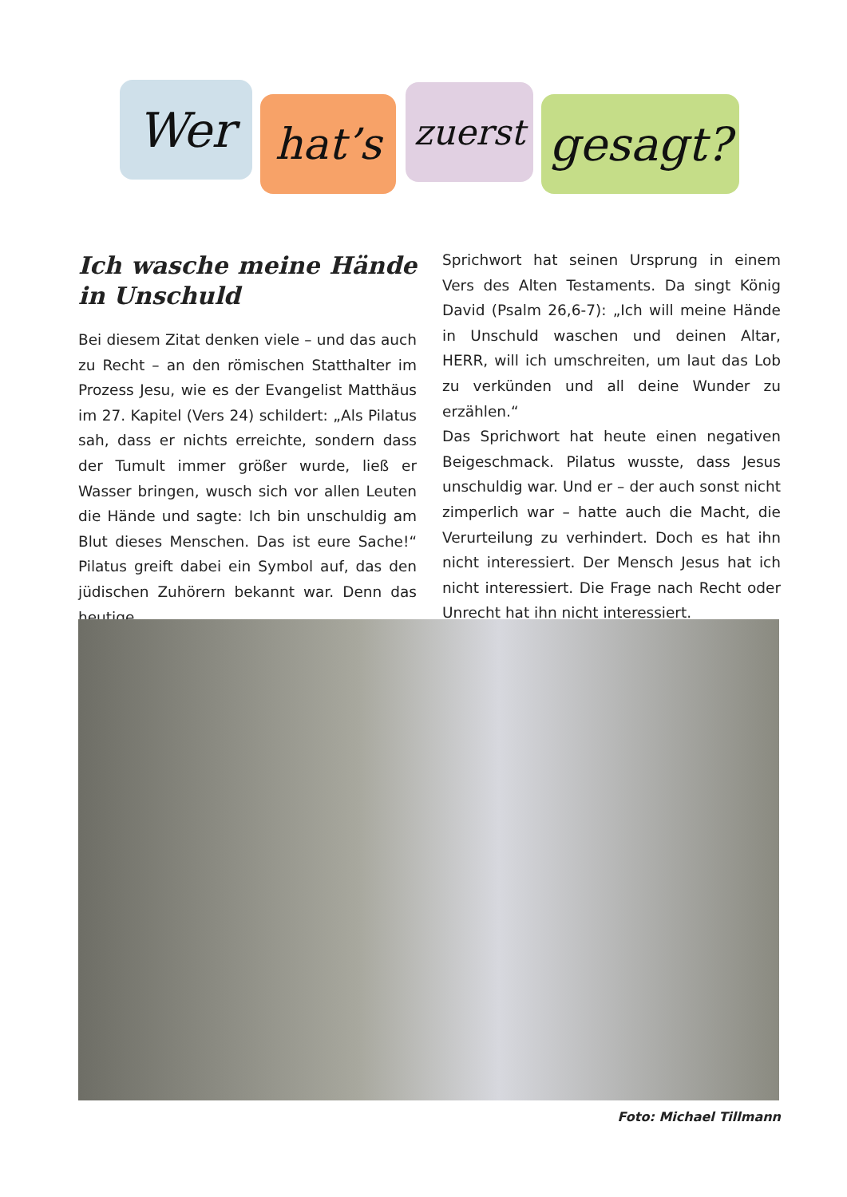Wer hat’s zuerst gesagt?
Ich wasche meine Hände in Unschuld
Bei diesem Zitat denken viele – und das auch zu Recht – an den römischen Statthalter im Prozess Jesu, wie es der Evangelist Matthäus im 27. Kapitel (Vers 24) schildert: „Als Pilatus sah, dass er nichts erreichte, sondern dass der Tumult immer größer wurde, ließ er Wasser bringen, wusch sich vor allen Leuten die Hände und sagte: Ich bin unschuldig am Blut dieses Menschen. Das ist eure Sache!“ Pilatus greift dabei ein Symbol auf, das den jüdischen Zuhörern bekannt war. Denn das heutige
Sprichwort hat seinen Ursprung in einem Vers des Alten Testaments. Da singt König David (Psalm 26,6-7): „Ich will meine Hände in Unschuld waschen und deinen Altar, HERR, will ich umschreiten, um laut das Lob zu verkünden und all deine Wunder zu erzählen.“
Das Sprichwort hat heute einen negativen Beigeschmack. Pilatus wusste, dass Jesus unschuldig war. Und er – der auch sonst nicht zimperlich war – hatte auch die Macht, die Verurteilung zu verhindert. Doch es hat ihn nicht interessiert. Der Mensch Jesus hat ich nicht interessiert. Die Frage nach Recht oder Unrecht hat ihn nicht interessiert.
Foto: Michael Tillmann